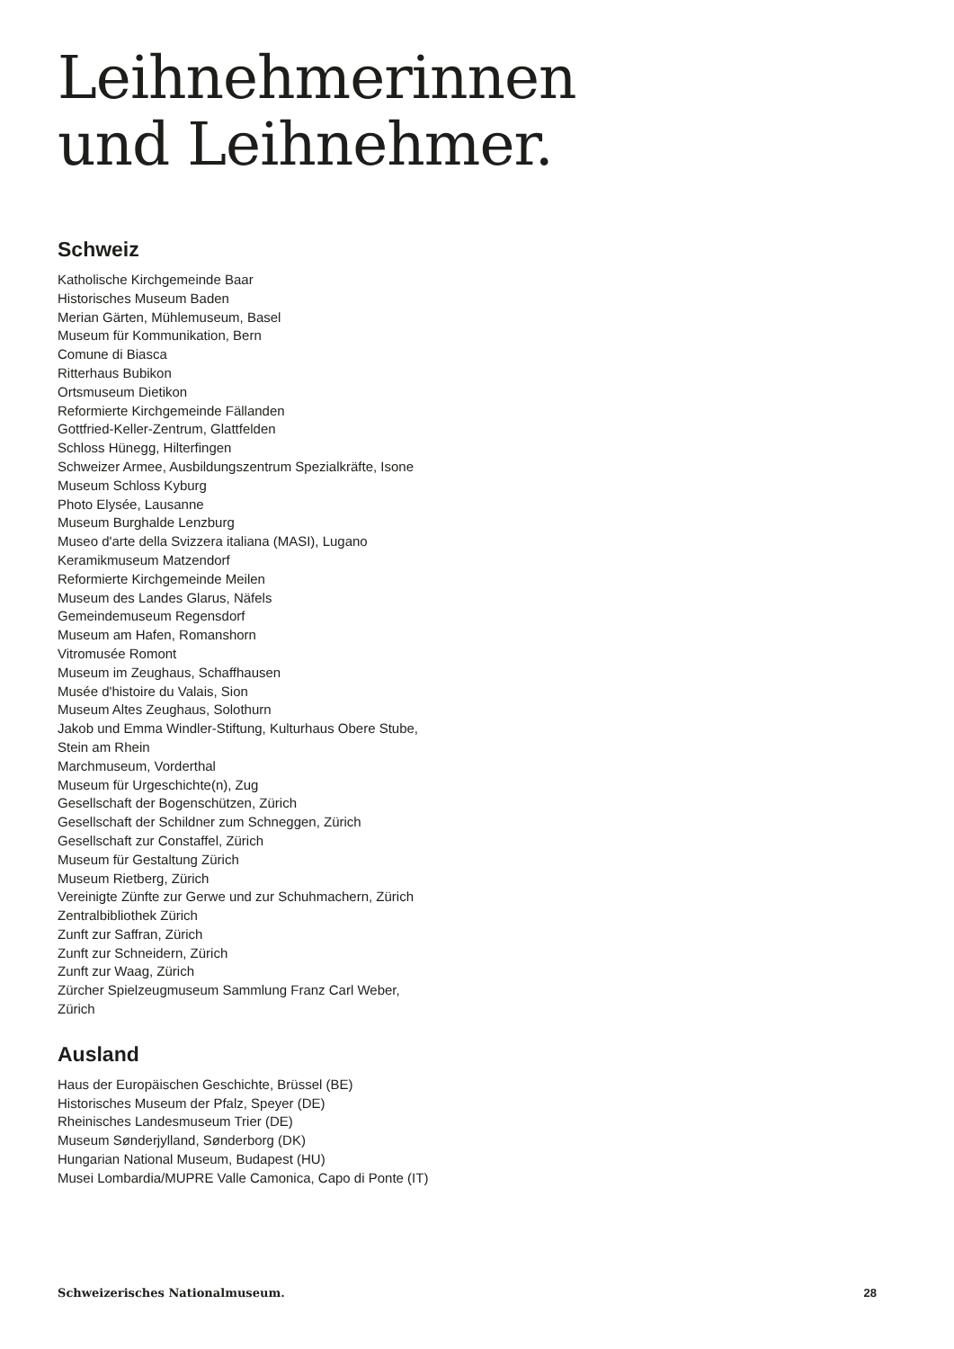Leihnehmerinnen
und Leihnehmer.
Schweiz
Katholische Kirchgemeinde Baar
Historisches Museum Baden
Merian Gärten, Mühlemuseum, Basel
Museum für Kommunikation, Bern
Comune di Biasca
Ritterhaus Bubikon
Ortsmuseum Dietikon
Reformierte Kirchgemeinde Fällanden
Gottfried-Keller-Zentrum, Glattfelden
Schloss Hünegg, Hilterfingen
Schweizer Armee, Ausbildungszentrum Spezialkräfte, Isone
Museum Schloss Kyburg
Photo Elysée, Lausanne
Museum Burghalde Lenzburg
Museo d'arte della Svizzera italiana (MASI), Lugano
Keramikmuseum Matzendorf
Reformierte Kirchgemeinde Meilen
Museum des Landes Glarus, Näfels
Gemeindemuseum Regensdorf
Museum am Hafen, Romanshorn
Vitromusée Romont
Museum im Zeughaus, Schaffhausen
Musée d'histoire du Valais, Sion
Museum Altes Zeughaus, Solothurn
Jakob und Emma Windler-Stiftung, Kulturhaus Obere Stube,
Stein am Rhein
Marchmuseum, Vorderthal
Museum für Urgeschichte(n), Zug
Gesellschaft der Bogenschützen, Zürich
Gesellschaft der Schildner zum Schneggen, Zürich
Gesellschaft zur Constaffel, Zürich
Museum für Gestaltung Zürich
Museum Rietberg, Zürich
Vereinigte Zünfte zur Gerwe und zur Schuhmachern, Zürich
Zentralbibliothek Zürich
Zunft zur Saffran, Zürich
Zunft zur Schneidern, Zürich
Zunft zur Waag, Zürich
Zürcher Spielzeugmuseum Sammlung Franz Carl Weber,
Zürich
Ausland
Haus der Europäischen Geschichte, Brüssel (BE)
Historisches Museum der Pfalz, Speyer (DE)
Rheinisches Landesmuseum Trier (DE)
Museum Sønderjylland, Sønderborg (DK)
Hungarian National Museum, Budapest (HU)
Musei Lombardia/MUPRE Valle Camonica, Capo di Ponte (IT)
Schweizerisches Nationalmuseum. 28